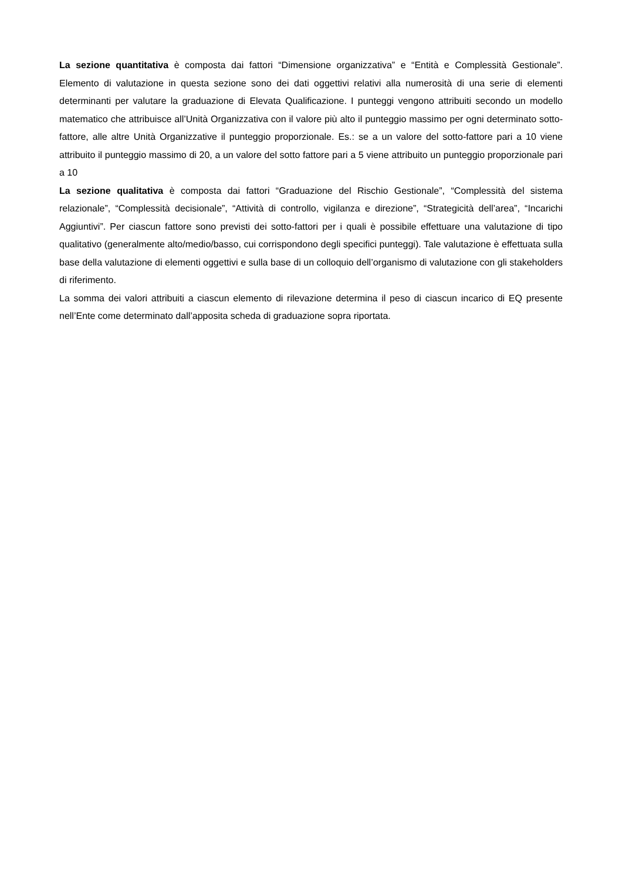La sezione quantitativa è composta dai fattori “Dimensione organizzativa” e “Entità e Complessità Gestionale”. Elemento di valutazione in questa sezione sono dei dati oggettivi relativi alla numerosità di una serie di elementi determinanti per valutare la graduazione di Elevata Qualificazione. I punteggi vengono attribuiti secondo un modello matematico che attribuisce all’Unità Organizzativa con il valore più alto il punteggio massimo per ogni determinato sotto-fattore, alle altre Unità Organizzative il punteggio proporzionale. Es.: se a un valore del sotto-fattore pari a 10 viene attribuito il punteggio massimo di 20, a un valore del sotto fattore pari a 5 viene attribuito un punteggio proporzionale pari a 10
La sezione qualitativa è composta dai fattori “Graduazione del Rischio Gestionale”, “Complessità del sistema relazionale”, “Complessità decisionale”, “Attività di controllo, vigilanza e direzione”, “Strategicità dell’area”, “Incarichi Aggiuntivi”. Per ciascun fattore sono previsti dei sotto-fattori per i quali è possibile effettuare una valutazione di tipo qualitativo (generalmente alto/medio/basso, cui corrispondono degli specifici punteggi). Tale valutazione è effettuata sulla base della valutazione di elementi oggettivi e sulla base di un colloquio dell’organismo di valutazione con gli stakeholders di riferimento.
La somma dei valori attribuiti a ciascun elemento di rilevazione determina il peso di ciascun incarico di EQ presente nell’Ente come determinato dall’apposita scheda di graduazione sopra riportata.